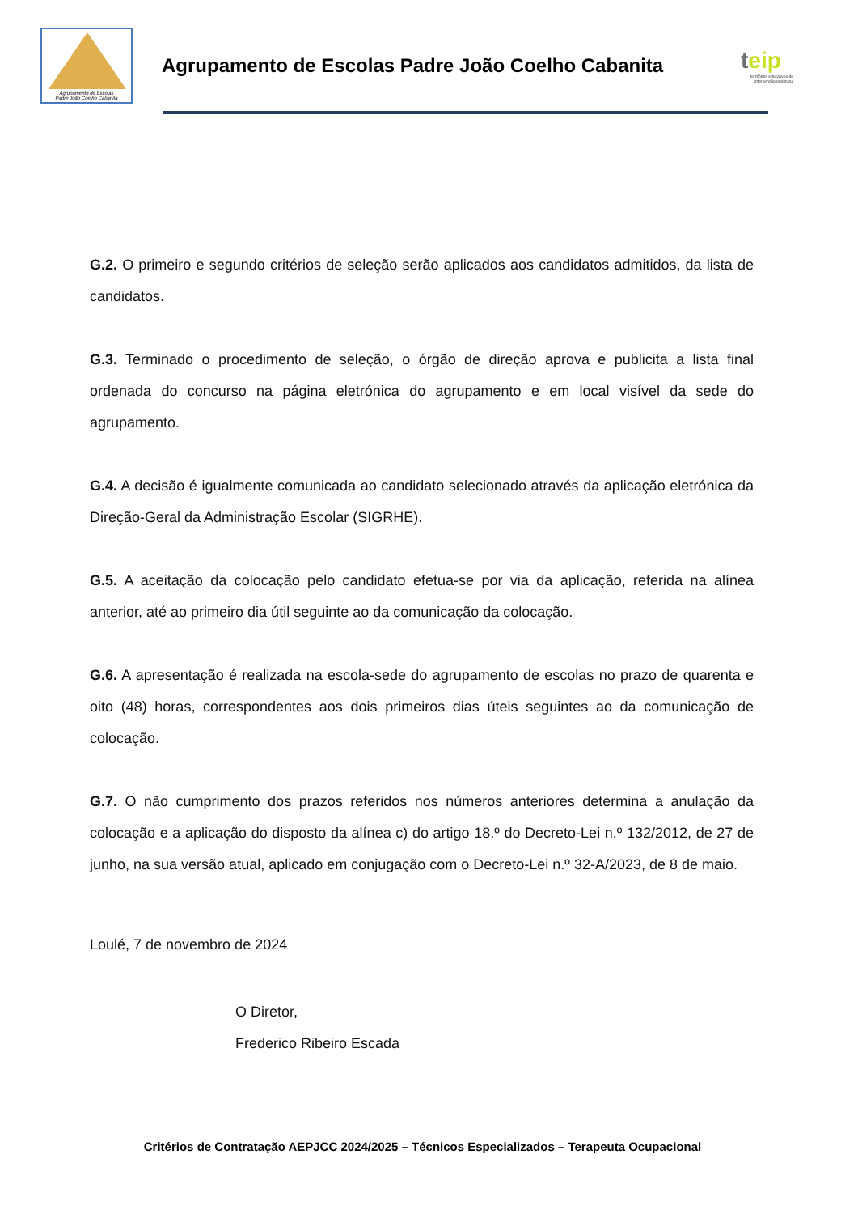Agrupamento de Escolas
Padre João Coelho Cabanita
Agrupamento de Escolas Padre João Coelho Cabanita
teip
territórios educativos de intervenção prioritária
G.2. O primeiro e segundo critérios de seleção serão aplicados aos candidatos admitidos, da lista de candidatos.
G.3. Terminado o procedimento de seleção, o órgão de direção aprova e publicita a lista final ordenada do concurso na página eletrónica do agrupamento e em local visível da sede do agrupamento.
G.4. A decisão é igualmente comunicada ao candidato selecionado através da aplicação eletrónica da Direção-Geral da Administração Escolar (SIGRHE).
G.5. A aceitação da colocação pelo candidato efetua-se por via da aplicação, referida na alínea anterior, até ao primeiro dia útil seguinte ao da comunicação da colocação.
G.6. A apresentação é realizada na escola-sede do agrupamento de escolas no prazo de quarenta e oito (48) horas, correspondentes aos dois primeiros dias úteis seguintes ao da comunicação de colocação.
G.7. O não cumprimento dos prazos referidos nos números anteriores determina a anulação da colocação e a aplicação do disposto da alínea c) do artigo 18.º do Decreto-Lei n.º 132/2012, de 27 de junho, na sua versão atual, aplicado em conjugação com o Decreto-Lei n.º 32-A/2023, de 8 de maio.
Loulé, 7 de novembro de 2024
O Diretor,
Frederico Ribeiro Escada
Critérios de Contratação AEPJCC 2024/2025 – Técnicos Especializados – Terapeuta Ocupacional